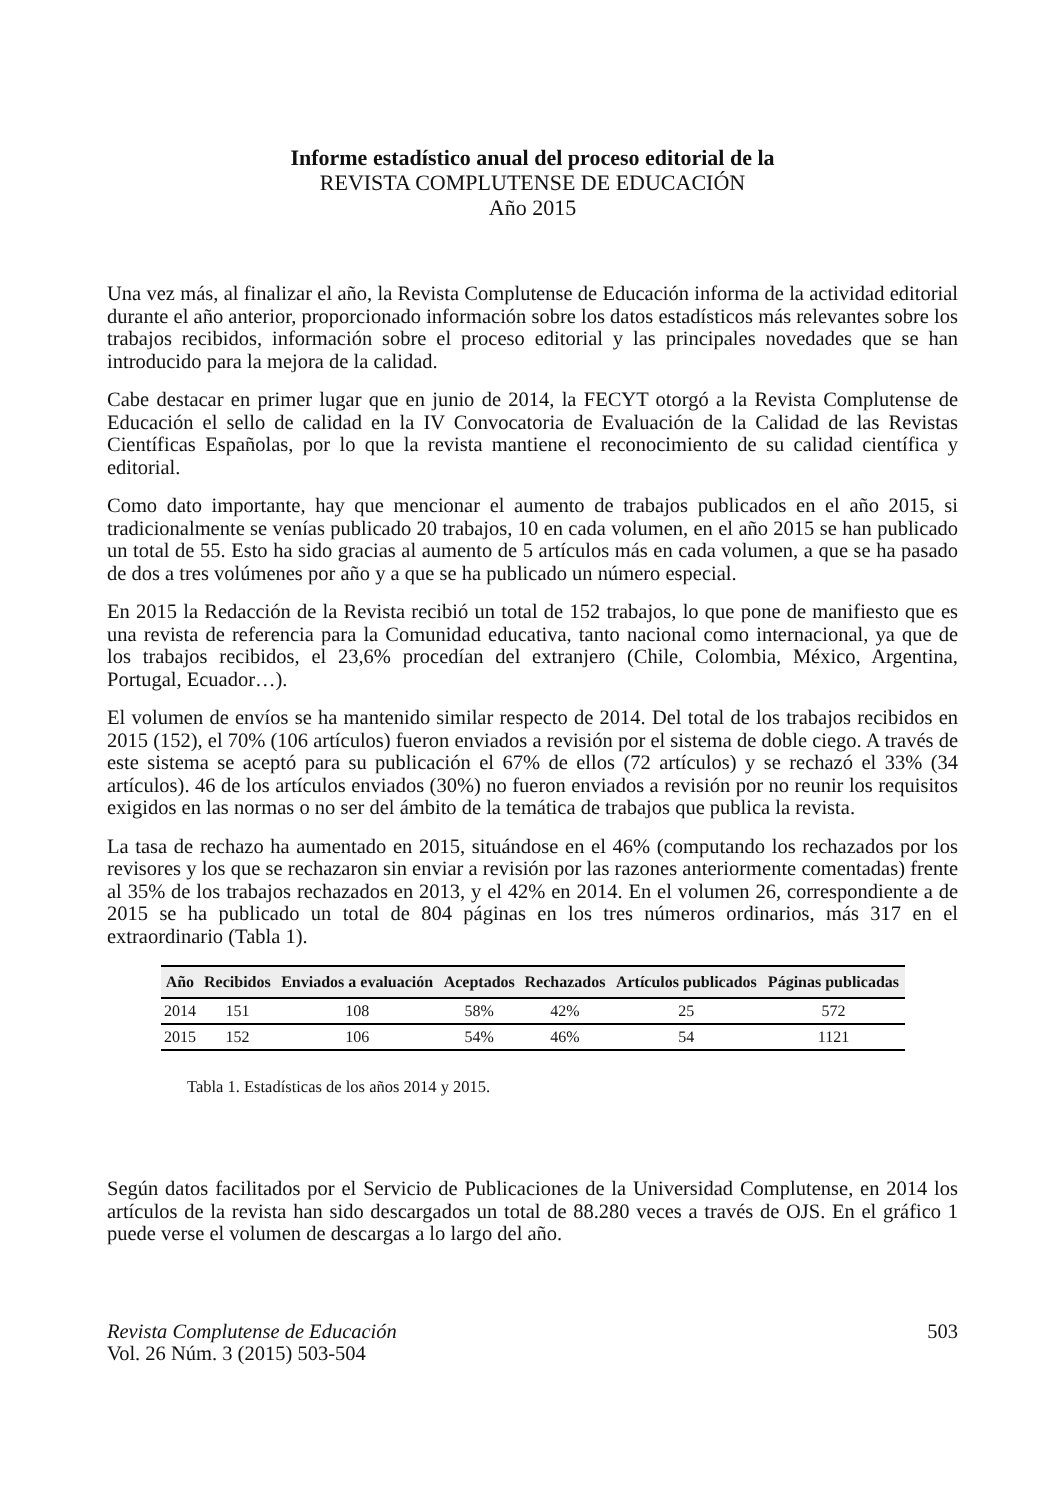Informe estadístico anual del proceso editorial de la
REVISTA COMPLUTENSE DE EDUCACIÓN
Año 2015
Una vez más, al finalizar el año, la Revista Complutense de Educación informa de la actividad editorial durante el año anterior, proporcionado información sobre los datos estadísticos más relevantes sobre los trabajos recibidos, información sobre el proceso editorial y las principales novedades que se han introducido para la mejora de la calidad.
Cabe destacar en primer lugar que en junio de 2014, la FECYT otorgó a la Revista Complutense de Educación el sello de calidad en la IV Convocatoria de Evaluación de la Calidad de las Revistas Científicas Españolas, por lo que la revista mantiene el reconocimiento de su calidad científica y editorial.
Como dato importante, hay que mencionar el aumento de trabajos publicados en el año 2015, si tradicionalmente se venías publicado 20 trabajos, 10 en cada volumen, en el año 2015 se han publicado un total de 55. Esto ha sido gracias al aumento de 5 artículos más en cada volumen, a que se ha pasado de dos a tres volúmenes por año y a que se ha publicado un número especial.
En 2015 la Redacción de la Revista recibió un total de 152 trabajos, lo que pone de manifiesto que es una revista de referencia para la Comunidad educativa, tanto nacional como internacional, ya que de los trabajos recibidos, el 23,6% procedían del extranjero (Chile, Colombia, México, Argentina, Portugal, Ecuador…).
El volumen de envíos se ha mantenido similar respecto de 2014. Del total de los trabajos recibidos en 2015 (152), el 70% (106 artículos) fueron enviados a revisión por el sistema de doble ciego. A través de este sistema se aceptó para su publicación el 67% de ellos (72 artículos) y se rechazó el 33% (34 artículos). 46 de los artículos enviados (30%) no fueron enviados a revisión por no reunir los requisitos exigidos en las normas o no ser del ámbito de la temática de trabajos que publica la revista.
La tasa de rechazo ha aumentado en 2015, situándose en el 46% (computando los rechazados por los revisores y los que se rechazaron sin enviar a revisión por las razones anteriormente comentadas) frente al 35% de los trabajos rechazados en 2013, y el 42% en 2014. En el volumen 26, correspondiente a de 2015 se ha publicado un total de 804 páginas en los tres números ordinarios, más 317 en el extraordinario (Tabla 1).
| Año | Recibidos | Enviados a evaluación | Aceptados | Rechazados | Artículos publicados | Páginas publicadas |
| --- | --- | --- | --- | --- | --- | --- |
| 2014 | 151 | 108 | 58% | 42% | 25 | 572 |
| 2015 | 152 | 106 | 54% | 46% | 54 | 1121 |
Tabla 1. Estadísticas de los años 2014 y 2015.
Según datos facilitados por el Servicio de Publicaciones de la Universidad Complutense, en 2014 los artículos de la revista han sido descargados un total de 88.280 veces a través de OJS. En el gráfico 1 puede verse el volumen de descargas a lo largo del año.
Revista Complutense de Educación
Vol. 26 Núm. 3 (2015) 503-504
503